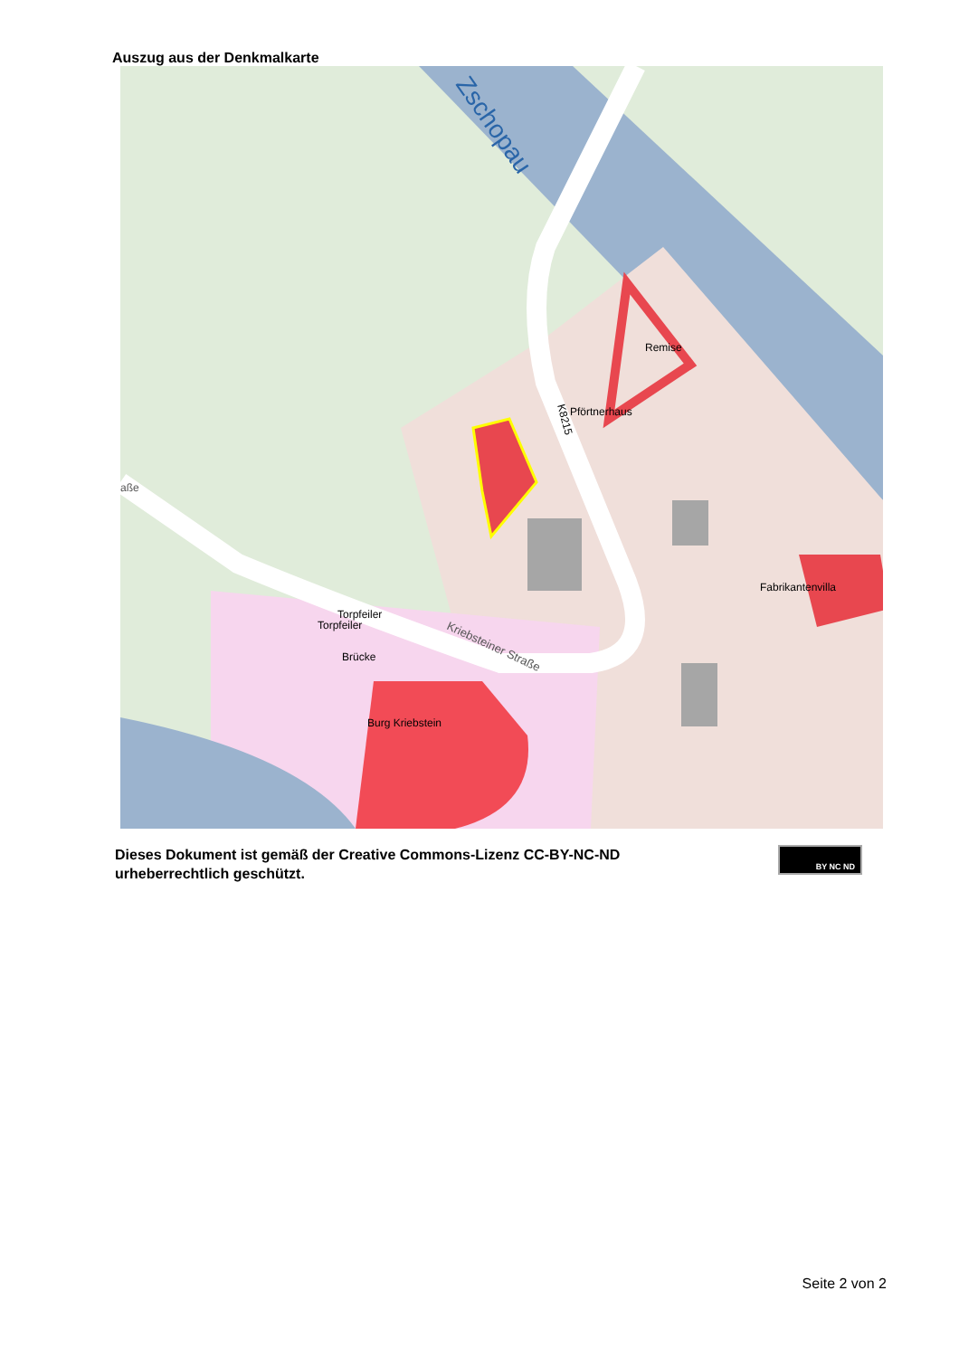Auszug aus der Denkmalkarte
Zschopau
Remise
Pförtnerhaus
K8215
Fabrikantenvilla
Torpfeiler
Torpfeiler
Brücke
Burg Kriebstein
Kriebsteiner Straße
aße
Dieses Dokument ist gemäß der Creative Commons-Lizenz CC-BY-NC-ND
urheberrechtlich geschützt.
BY NC ND
Seite 2 von 2